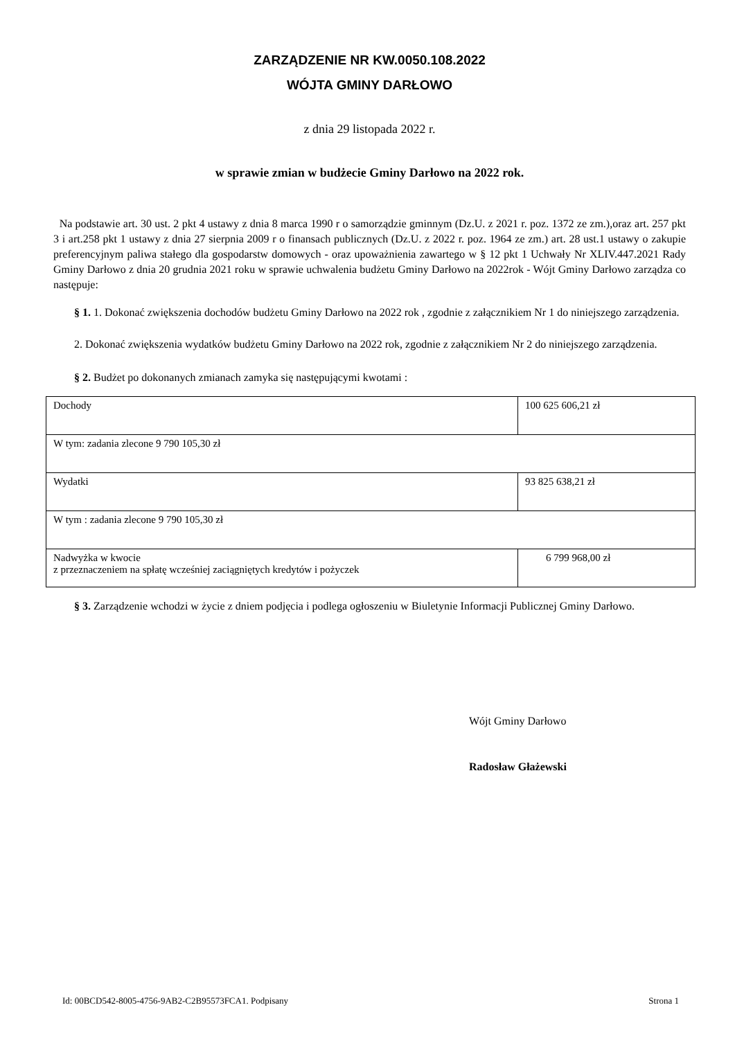ZARZĄDZENIE NR KW.0050.108.2022
WÓJTA GMINY DARŁOWO
z dnia 29 listopada 2022 r.
w sprawie zmian w budżecie Gminy Darłowo na 2022 rok.
Na podstawie art. 30 ust. 2 pkt 4 ustawy z dnia 8 marca 1990 r o samorządzie gminnym (Dz.U. z 2021 r. poz. 1372 ze zm.),oraz art. 257 pkt 3 i art.258 pkt 1 ustawy z dnia 27 sierpnia 2009 r o finansach publicznych (Dz.U. z 2022 r. poz. 1964 ze zm.) art. 28 ust.1 ustawy o zakupie preferencyjnym paliwa stałego dla gospodarstw domowych - oraz upoważnienia zawartego w § 12 pkt 1 Uchwały Nr XLIV.447.2021 Rady Gminy Darłowo z dnia 20 grudnia 2021 roku w sprawie uchwalenia budżetu Gminy Darłowo na 2022rok - Wójt Gminy Darłowo zarządza co następuje:
§ 1. 1. Dokonać zwiększenia dochodów budżetu Gminy Darłowo na 2022 rok , zgodnie z załącznikiem Nr 1 do niniejszego zarządzenia.
2. Dokonać zwiększenia wydatków budżetu Gminy Darłowo na 2022 rok, zgodnie z załącznikiem Nr 2 do niniejszego zarządzenia.
§ 2. Budżet po dokonanych zmianach zamyka się następującymi kwotami :
| Dochody | 100 625 606,21 zł |
| W tym: zadania zlecone 9 790 105,30 zł | |
| Wydatki | 93 825 638,21 zł |
| W tym : zadania zlecone 9 790 105,30 zł | |
| Nadwyżka w kwocie z przeznaczeniem na spłatę wcześniej zaciągniętych kredytów i pożyczek | 6 799 968,00 zł |
§ 3. Zarządzenie wchodzi w życie z dniem podjęcia i podlega ogłoszeniu w Biuletynie Informacji Publicznej Gminy Darłowo.
Wójt Gminy Darłowo
Radosław Głażewski
Id: 00BCD542-8005-4756-9AB2-C2B95573FCA1. Podpisany Strona 1